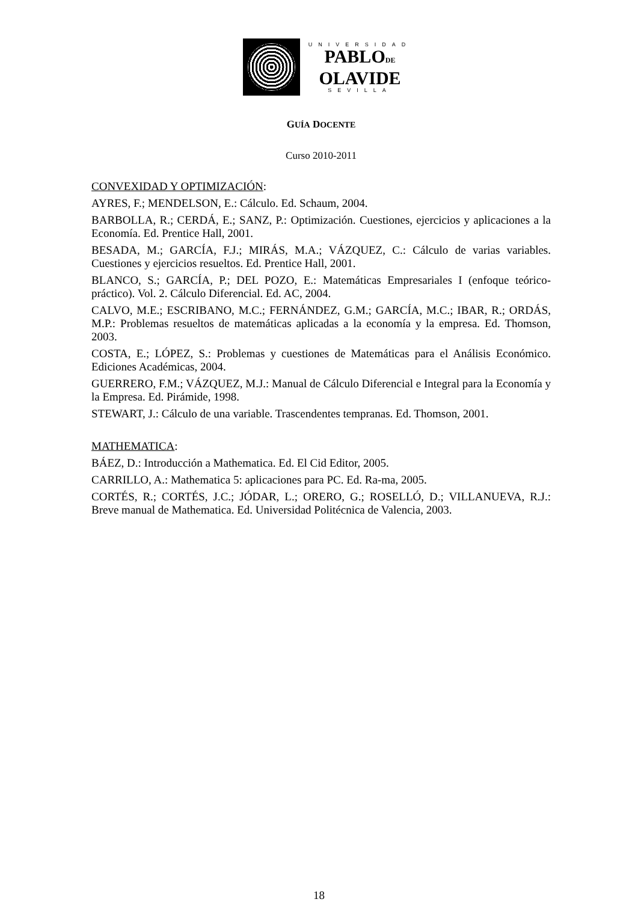UNIVERSIDAD
PABLODE
OLAVIDE
SEVILLA
GUÍA DOCENTE
Curso 2010-2011
CONVEXIDAD Y OPTIMIZACIÓN:
AYRES, F.; MENDELSON, E.: Cálculo. Ed. Schaum, 2004.
BARBOLLA, R.; CERDÁ, E.; SANZ, P.: Optimización. Cuestiones, ejercicios y aplicaciones a la Economía. Ed. Prentice Hall, 2001.
BESADA, M.; GARCÍA, F.J.; MIRÁS, M.A.; VÁZQUEZ, C.: Cálculo de varias variables. Cuestiones y ejercicios resueltos. Ed. Prentice Hall, 2001.
BLANCO, S.; GARCÍA, P.; DEL POZO, E.: Matemáticas Empresariales I (enfoque teórico-práctico). Vol. 2. Cálculo Diferencial. Ed. AC, 2004.
CALVO, M.E.; ESCRIBANO, M.C.; FERNÁNDEZ, G.M.; GARCÍA, M.C.; IBAR, R.; ORDÁS, M.P.: Problemas resueltos de matemáticas aplicadas a la economía y la empresa. Ed. Thomson, 2003.
COSTA, E.; LÓPEZ, S.: Problemas y cuestiones de Matemáticas para el Análisis Económico. Ediciones Académicas, 2004.
GUERRERO, F.M.; VÁZQUEZ, M.J.: Manual de Cálculo Diferencial e Integral para la Economía y la Empresa. Ed. Pirámide, 1998.
STEWART, J.: Cálculo de una variable. Trascendentes tempranas. Ed. Thomson, 2001.
MATHEMATICA:
BÁEZ, D.: Introducción a Mathematica. Ed. El Cid Editor, 2005.
CARRILLO, A.: Mathematica 5: aplicaciones para PC. Ed. Ra-ma, 2005.
CORTÉS, R.; CORTÉS, J.C.; JÓDAR, L.; ORERO, G.; ROSELLÓ, D.; VILLANUEVA, R.J.: Breve manual de Mathematica. Ed. Universidad Politécnica de Valencia, 2003.
18